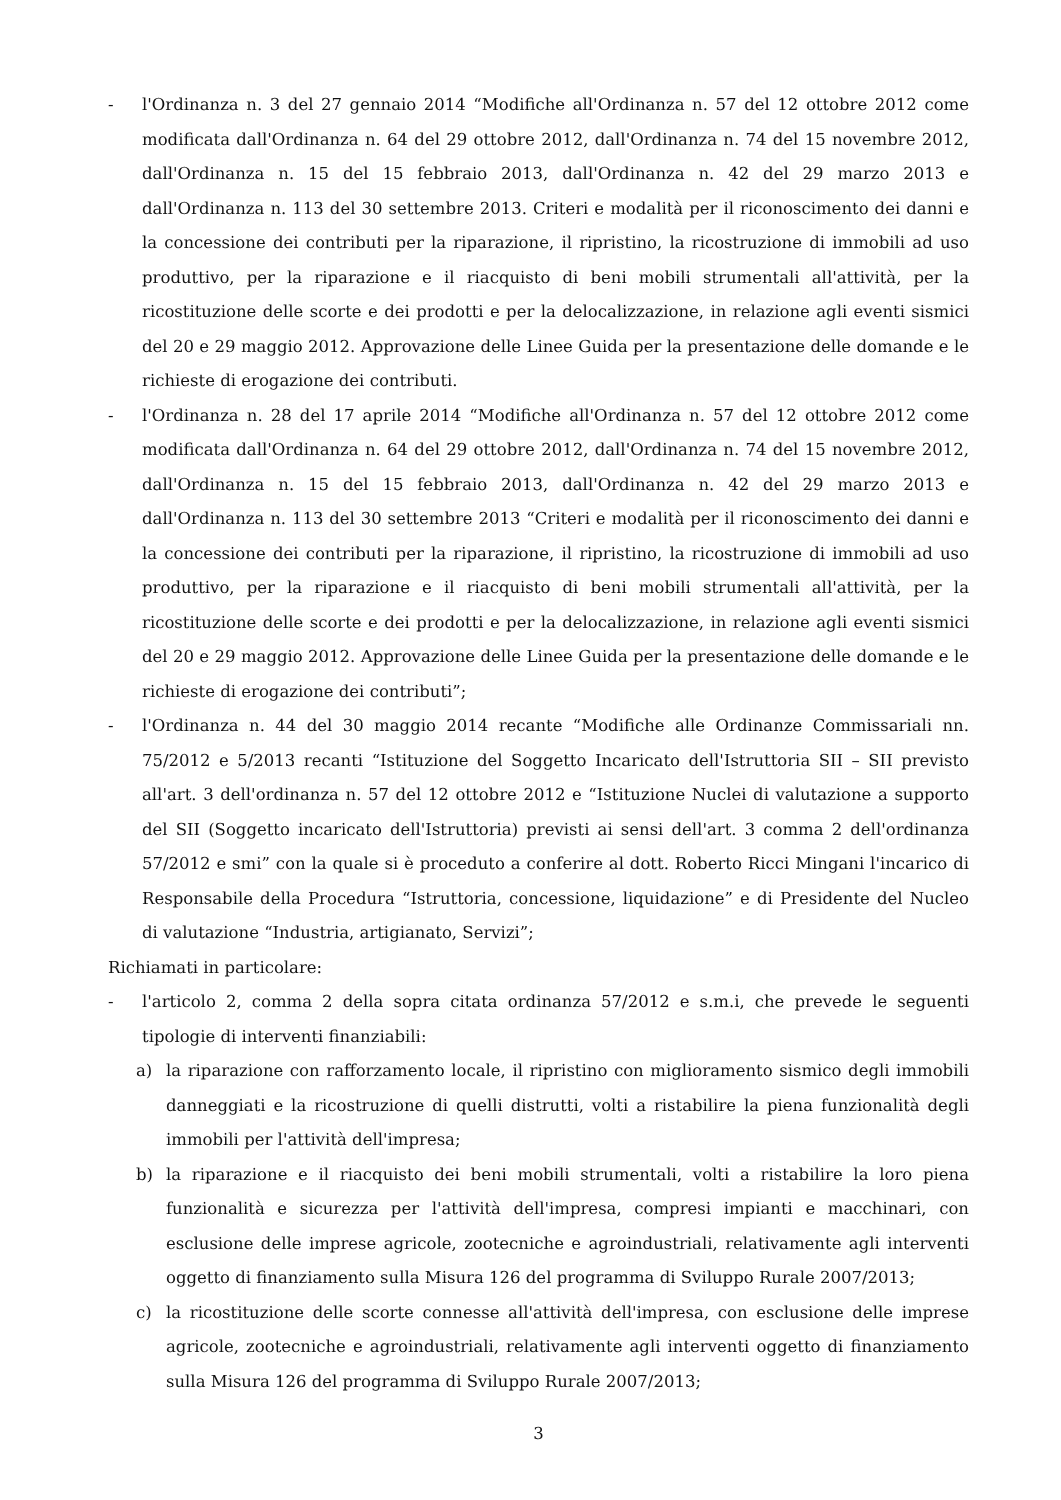- l'Ordinanza n. 3 del 27 gennaio 2014 “Modifiche all'Ordinanza n. 57 del 12 ottobre 2012 come modificata dall'Ordinanza n. 64 del 29 ottobre 2012, dall'Ordinanza n. 74 del 15 novembre 2012, dall'Ordinanza n. 15 del 15 febbraio 2013, dall'Ordinanza n. 42 del 29 marzo 2013 e dall'Ordinanza n. 113 del 30 settembre 2013. Criteri e modalità per il riconoscimento dei danni e la concessione dei contributi per la riparazione, il ripristino, la ricostruzione di immobili ad uso produttivo, per la riparazione e il riacquisto di beni mobili strumentali all'attività, per la ricostituzione delle scorte e dei prodotti e per la delocalizzazione, in relazione agli eventi sismici del 20 e 29 maggio 2012. Approvazione delle Linee Guida per la presentazione delle domande e le richieste di erogazione dei contributi.
- l'Ordinanza n. 28 del 17 aprile 2014 “Modifiche all'Ordinanza n. 57 del 12 ottobre 2012 come modificata dall'Ordinanza n. 64 del 29 ottobre 2012, dall'Ordinanza n. 74 del 15 novembre 2012, dall'Ordinanza n. 15 del 15 febbraio 2013, dall'Ordinanza n. 42 del 29 marzo 2013 e dall'Ordinanza n. 113 del 30 settembre 2013 “Criteri e modalità per il riconoscimento dei danni e la concessione dei contributi per la riparazione, il ripristino, la ricostruzione di immobili ad uso produttivo, per la riparazione e il riacquisto di beni mobili strumentali all'attività, per la ricostituzione delle scorte e dei prodotti e per la delocalizzazione, in relazione agli eventi sismici del 20 e 29 maggio 2012. Approvazione delle Linee Guida per la presentazione delle domande e le richieste di erogazione dei contributi”;
- l'Ordinanza n. 44 del 30 maggio 2014 recante “Modifiche alle Ordinanze Commissariali nn. 75/2012 e 5/2013 recanti “Istituzione del Soggetto Incaricato dell'Istruttoria SII – SII previsto all'art. 3 dell'ordinanza n. 57 del 12 ottobre 2012 e “Istituzione Nuclei di valutazione a supporto del SII (Soggetto incaricato dell'Istruttoria) previsti ai sensi dell'art. 3 comma 2 dell'ordinanza 57/2012 e smi” con la quale si è proceduto a conferire al dott. Roberto Ricci Mingani l'incarico di Responsabile della Procedura “Istruttoria, concessione, liquidazione” e di Presidente del Nucleo di valutazione “Industria, artigianato, Servizi”;
Richiamati in particolare:
- l'articolo 2, comma 2 della sopra citata ordinanza 57/2012 e s.m.i, che prevede le seguenti tipologie di interventi finanziabili:
a) la riparazione con rafforzamento locale, il ripristino con miglioramento sismico degli immobili danneggiati e la ricostruzione di quelli distrutti, volti a ristabilire la piena funzionalità degli immobili per l'attività dell'impresa;
b) la riparazione e il riacquisto dei beni mobili strumentali, volti a ristabilire la loro piena funzionalità e sicurezza per l'attività dell'impresa, compresi impianti e macchinari, con esclusione delle imprese agricole, zootecniche e agroindustriali, relativamente agli interventi oggetto di finanziamento sulla Misura 126 del programma di Sviluppo Rurale 2007/2013;
c) la ricostituzione delle scorte connesse all'attività dell'impresa, con esclusione delle imprese agricole, zootecniche e agroindustriali, relativamente agli interventi oggetto di finanziamento sulla Misura 126 del programma di Sviluppo Rurale 2007/2013;
3